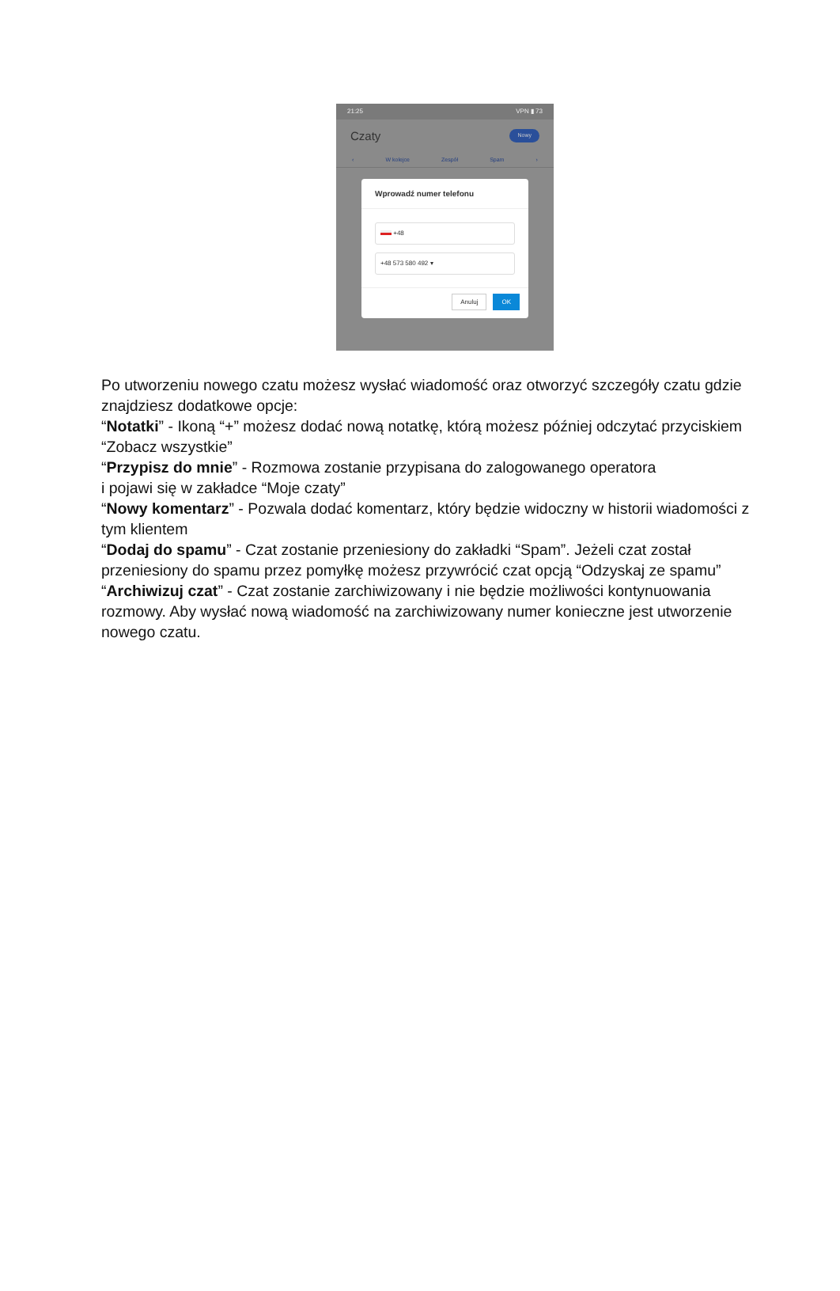21:25 VPN ▮ 73
Czaty Nowy
‹ W kolejce Zespół Spam ›
Wprowadź numer telefonu
+48
+48 573 580 492 ▾
Anuluj OK
Po utworzeniu nowego czatu możesz wysłać wiadomość oraz otworzyć szczegóły czatu gdzie znajdziesz dodatkowe opcje:
“Notatki” - Ikoną “+” możesz dodać nową notatkę, którą możesz później odczytać przyciskiem “Zobacz wszystkie”
“Przypisz do mnie” - Rozmowa zostanie przypisana do zalogowanego operatora
i pojawi się w zakładce “Moje czaty”
“Nowy komentarz” - Pozwala dodać komentarz, który będzie widoczny w historii wiadomości z tym klientem
“Dodaj do spamu” - Czat zostanie przeniesiony do zakładki “Spam”. Jeżeli czat został przeniesiony do spamu przez pomyłkę możesz przywrócić czat opcją “Odzyskaj ze spamu”
“Archiwizuj czat” - Czat zostanie zarchiwizowany i nie będzie możliwości kontynuowania rozmowy. Aby wysłać nową wiadomość na zarchiwizowany numer konieczne jest utworzenie nowego czatu.